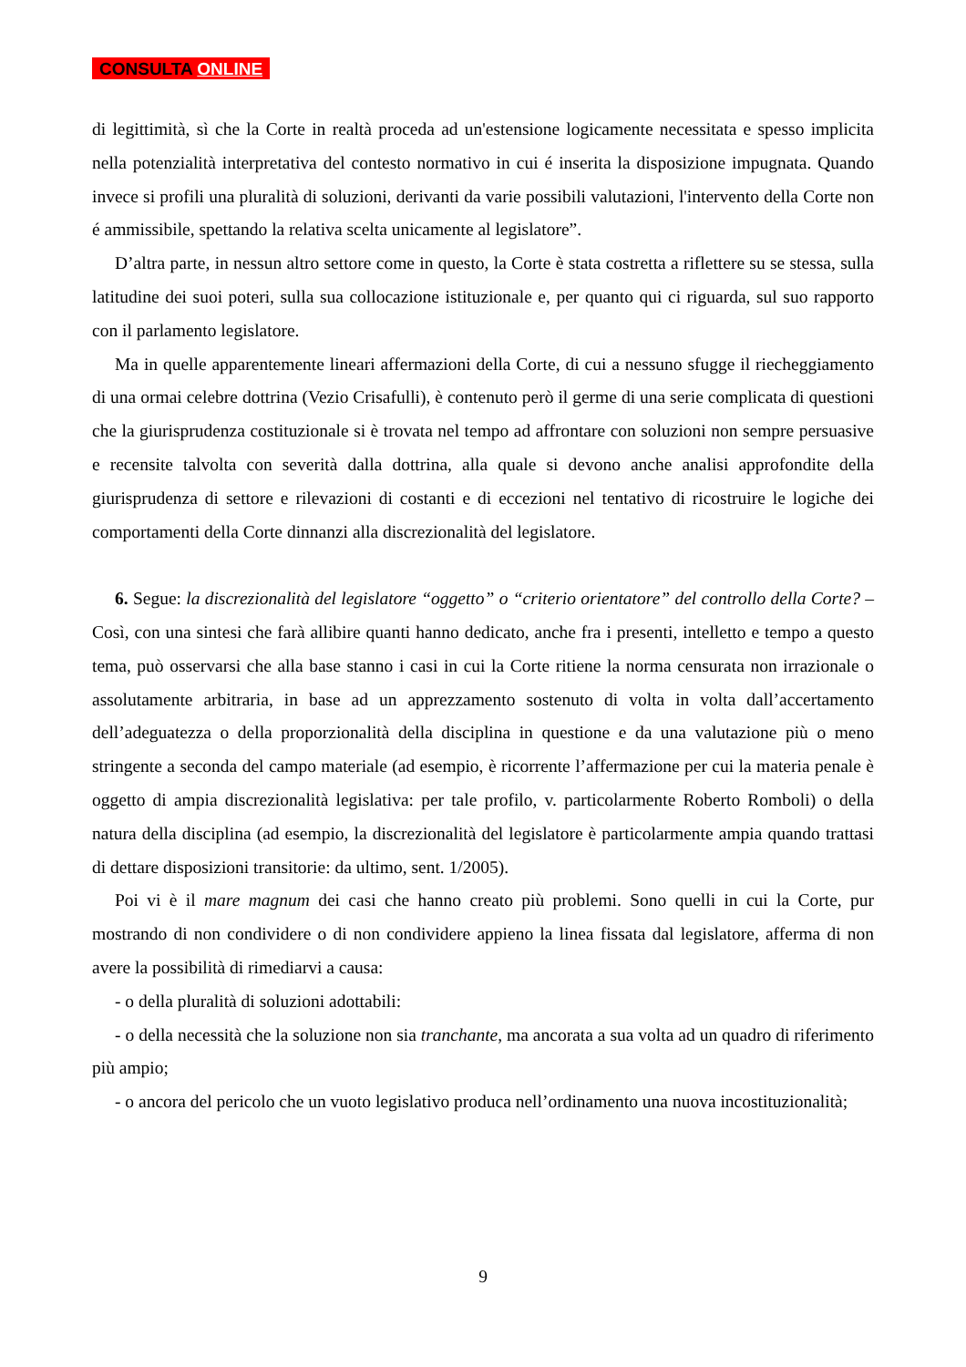CONSULTA ONLINE
di legittimità, sì che la Corte in realtà proceda ad un'estensione logicamente necessitata e spesso implicita nella potenzialità interpretativa del contesto normativo in cui é inserita la disposizione impugnata. Quando invece si profili una pluralità di soluzioni, derivanti da varie possibili valutazioni, l'intervento della Corte non é ammissibile, spettando la relativa scelta unicamente al legislatore”.
D’altra parte, in nessun altro settore come in questo, la Corte è stata costretta a riflettere su se stessa, sulla latitudine dei suoi poteri, sulla sua collocazione istituzionale e, per quanto qui ci riguarda, sul suo rapporto con il parlamento legislatore.
Ma in quelle apparentemente lineari affermazioni della Corte, di cui a nessuno sfugge il riecheggiamento di una ormai celebre dottrina (Vezio Crisafulli), è contenuto però il germe di una serie complicata di questioni che la giurisprudenza costituzionale si è trovata nel tempo ad affrontare con soluzioni non sempre persuasive e recensite talvolta con severità dalla dottrina, alla quale si devono anche analisi approfondite della giurisprudenza di settore e rilevazioni di costanti e di eccezioni nel tentativo di ricostruire le logiche dei comportamenti della Corte dinnanzi alla discrezionalità del legislatore.
6. Segue: la discrezionalità del legislatore “oggetto” o “criterio orientatore” del controllo della Corte? – Così, con una sintesi che farà allibire quanti hanno dedicato, anche fra i presenti, intelletto e tempo a questo tema, può osservarsi che alla base stanno i casi in cui la Corte ritiene la norma censurata non irrazionale o assolutamente arbitraria, in base ad un apprezzamento sostenuto di volta in volta dall’accertamento dell’adeguatezza o della proporzionalità della disciplina in questione e da una valutazione più o meno stringente a seconda del campo materiale (ad esempio, è ricorrente l’affermazione per cui la materia penale è oggetto di ampia discrezionalità legislativa: per tale profilo, v. particolarmente Roberto Romboli) o della natura della disciplina (ad esempio, la discrezionalità del legislatore è particolarmente ampia quando trattasi di dettare disposizioni transitorie: da ultimo, sent. 1/2005).
Poi vi è il mare magnum dei casi che hanno creato più problemi. Sono quelli in cui la Corte, pur mostrando di non condividere o di non condividere appieno la linea fissata dal legislatore, afferma di non avere la possibilità di rimediarvi a causa:
- o della pluralità di soluzioni adottabili:
- o della necessità che la soluzione non sia tranchante, ma ancorata a sua volta ad un quadro di riferimento più ampio;
- o ancora del pericolo che un vuoto legislativo produca nell’ordinamento una nuova incostituzionalità;
9